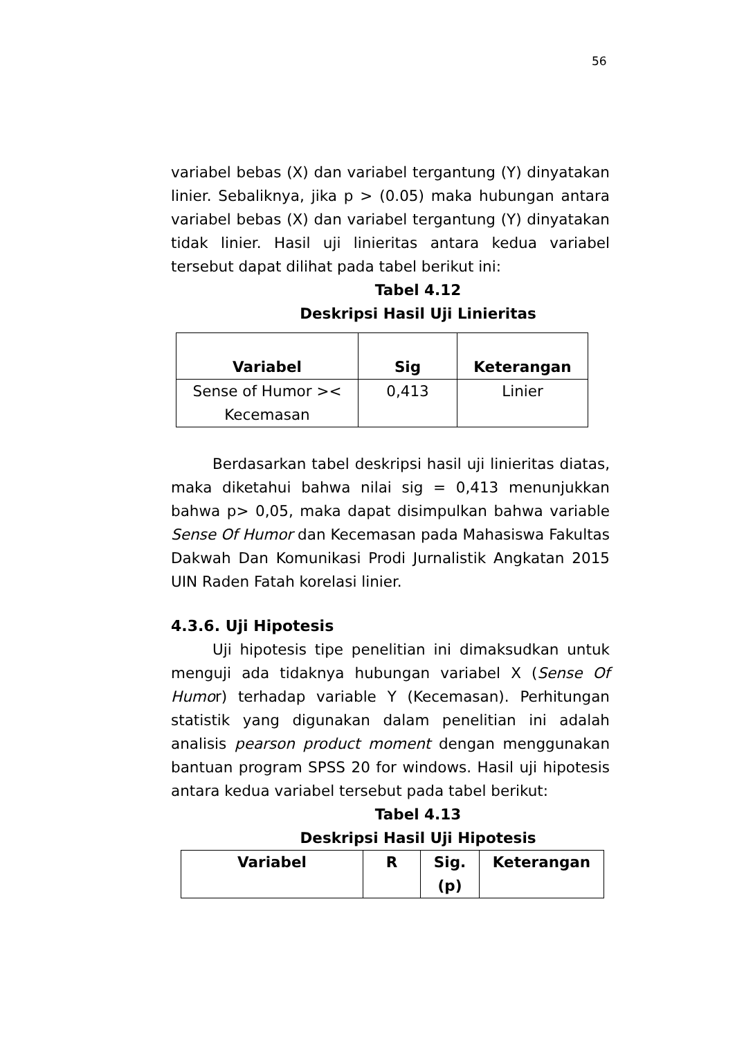56
variabel bebas (X) dan variabel tergantung (Y) dinyatakan linier. Sebaliknya, jika p > (0.05) maka hubungan antara variabel bebas (X) dan variabel tergantung (Y) dinyatakan tidak linier. Hasil uji linieritas antara kedua variabel tersebut dapat dilihat pada tabel berikut ini:
Tabel 4.12
Deskripsi Hasil Uji Linieritas
| Variabel | Sig | Keterangan |
| --- | --- | --- |
| Sense of Humor >< Kecemasan | 0,413 | Linier |
Berdasarkan tabel deskripsi hasil uji linieritas diatas, maka diketahui bahwa nilai sig = 0,413 menunjukkan bahwa p> 0,05, maka dapat disimpulkan bahwa variable Sense Of Humor dan Kecemasan pada Mahasiswa Fakultas Dakwah Dan Komunikasi Prodi Jurnalistik Angkatan 2015 UIN Raden Fatah korelasi linier.
4.3.6. Uji Hipotesis
Uji hipotesis tipe penelitian ini dimaksudkan untuk menguji ada tidaknya hubungan variabel X (Sense Of Humor) terhadap variable Y (Kecemasan). Perhitungan statistik yang digunakan dalam penelitian ini adalah analisis pearson product moment dengan menggunakan bantuan program SPSS 20 for windows. Hasil uji hipotesis antara kedua variabel tersebut pada tabel berikut:
Tabel 4.13
Deskripsi Hasil Uji Hipotesis
| Variabel | R | Sig. (p) | Keterangan |
| --- | --- | --- | --- |